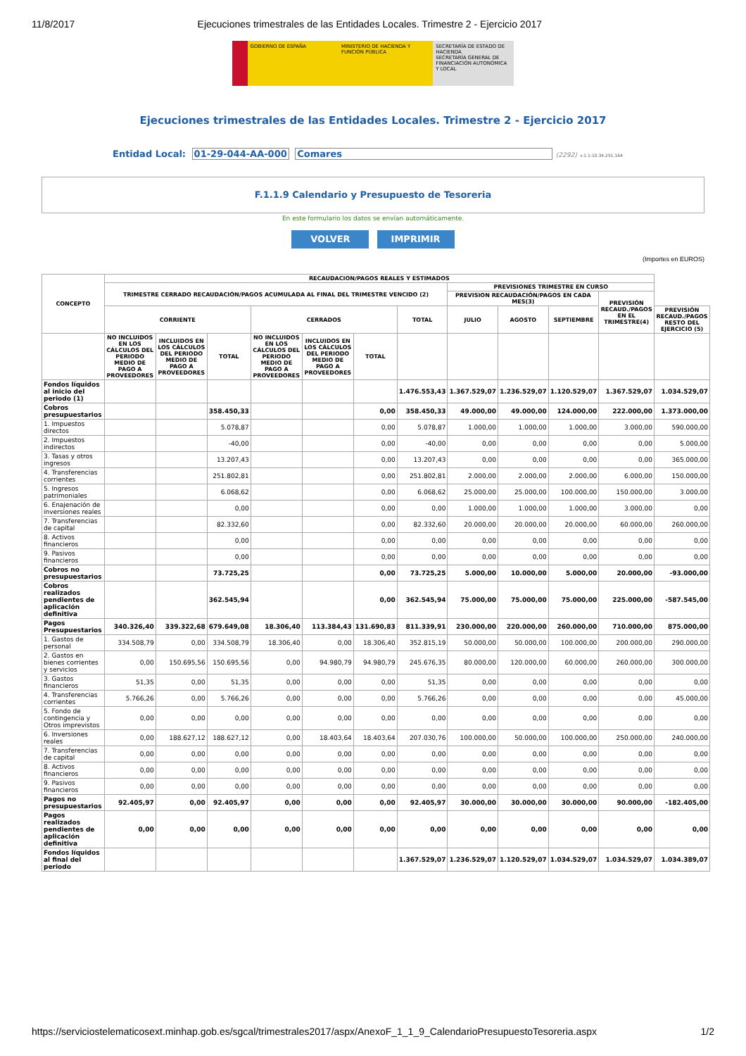11/8/2017 Ejecuciones trimestrales de las Entidades Locales. Trimestre 2 - Ejercicio 2017
GOBIERNO DE ESPAÑA MINISTERIO DE HACIENDA Y FUNCIÓN PÚBLICA
SECRETARÍA DE ESTADO DE HACIENDA
SECRETARÍA GENERAL DE FINANCIACIÓN AUTONÓMICA Y LOCAL
Ejecuciones trimestrales de las Entidades Locales. Trimestre 2 - Ejercicio 2017
Entidad Local: 01-29-044-AA-000 Comares (2292) v.1.1-10.34.251.164
F.1.1.9 Calendario y Presupuesto de Tesoreria
En este formulario los datos se envían automáticamente.
VOLVER IMPRIMIR
(Importes en EUROS)
| CONCEPTO | RECAUDACION/PAGOS REALES Y ESTIMADOS | | | | | | | | | | | |
| --- | --- | --- | --- | --- | --- | --- | --- | --- | --- | --- | --- | --- |
| | TRIMESTRE CERRADO RECAUDACIÓN/PAGOS ACUMULADA AL FINAL DEL TRIMESTRE VENCIDO (2) | | | | | | | PREVISIONES TRIMESTRE EN CURSO | | | | |
| | | | | | | | | PREVISION RECAUDACIÓN/PAGOS EN CADA MES(3) | | | PREVISIÓN RECAUD./PAGOS EN EL TRIMESTRE(4) | |
| | CORRIENTE | | | CERRADOS | | | TOTAL | JULIO | AGOSTO | SEPTIEMBRE | | PREVISIÓN RECAUD./PAGOS RESTO DEL EJERCICIO (5) |
| | NO INCLUIDOS EN LOS CÁLCULOS DEL PERIODO MEDIO DE PAGO A PROVEEDORES | INCLUIDOS EN LOS CÁLCULOS DEL PERIODO MEDIO DE PAGO A PROVEEDORES | TOTAL | NO INCLUIDOS EN LOS CÁLCULOS DEL PERIODO MEDIO DE PAGO A PROVEEDORES | INCLUIDOS EN LOS CÁLCULOS DEL PERIODO MEDIO DE PAGO A PROVEEDORES | TOTAL | | | | | | |
| Fondos líquidos al inicio del periodo (1) | | | | | | | 1.476.553,43 | 1.367.529,07 | 1.236.529,07 | 1.120.529,07 | 1.367.529,07 | 1.034.529,07 |
| Cobros presupuestarios | | | 358.450,33 | | | 0,00 | 358.450,33 | 49.000,00 | 49.000,00 | 124.000,00 | 222.000,00 | 1.373.000,00 |
| 1. Impuestos directos | | | 5.078,87 | | | 0,00 | 5.078,87 | 1.000,00 | 1.000,00 | 1.000,00 | 3.000,00 | 590.000,00 |
| 2. Impuestos indirectos | | | -40,00 | | | 0,00 | -40,00 | 0,00 | 0,00 | 0,00 | 0,00 | 5.000,00 |
| 3. Tasas y otros ingresos | | | 13.207,43 | | | 0,00 | 13.207,43 | 0,00 | 0,00 | 0,00 | 0,00 | 365.000,00 |
| 4. Transferencias corrientes | | | 251.802,81 | | | 0,00 | 251.802,81 | 2.000,00 | 2.000,00 | 2.000,00 | 6.000,00 | 150.000,00 |
| 5. Ingresos patrimoniales | | | 6.068,62 | | | 0,00 | 6.068,62 | 25.000,00 | 25.000,00 | 100.000,00 | 150.000,00 | 3.000,00 |
| 6. Enajenación de inversiones reales | | | 0,00 | | | 0,00 | 0,00 | 1.000,00 | 1.000,00 | 1.000,00 | 3.000,00 | 0,00 |
| 7. Transferencias de capital | | | 82.332,60 | | | 0,00 | 82.332,60 | 20.000,00 | 20.000,00 | 20.000,00 | 60.000,00 | 260.000,00 |
| 8. Activos financieros | | | 0,00 | | | 0,00 | 0,00 | 0,00 | 0,00 | 0,00 | 0,00 | 0,00 |
| 9. Pasivos financieros | | | 0,00 | | | 0,00 | 0,00 | 0,00 | 0,00 | 0,00 | 0,00 | 0,00 |
| Cobros no presupuestarios | | | 73.725,25 | | | 0,00 | 73.725,25 | 5.000,00 | 10.000,00 | 5.000,00 | 20.000,00 | -93.000,00 |
| Cobros realizados pendientes de aplicación definitiva | | | 362.545,94 | | | 0,00 | 362.545,94 | 75.000,00 | 75.000,00 | 75.000,00 | 225.000,00 | -587.545,00 |
| Pagos Presupuestarios | 340.326,40 | 339.322,68 | 679.649,08 | 18.306,40 | 113.384,43 | 131.690,83 | 811.339,91 | 230.000,00 | 220.000,00 | 260.000,00 | 710.000,00 | 875.000,00 |
| 1. Gastos de personal | 334.508,79 | 0,00 | 334.508,79 | 18.306,40 | 0,00 | 18.306,40 | 352.815,19 | 50.000,00 | 50.000,00 | 100.000,00 | 200.000,00 | 290.000,00 |
| 2. Gastos en bienes corrientes y servicios | 0,00 | 150.695,56 | 150.695,56 | 0,00 | 94.980,79 | 94.980,79 | 245.676,35 | 80.000,00 | 120.000,00 | 60.000,00 | 260.000,00 | 300.000,00 |
| 3. Gastos financieros | 51,35 | 0,00 | 51,35 | 0,00 | 0,00 | 0,00 | 51,35 | 0,00 | 0,00 | 0,00 | 0,00 | 0,00 |
| 4. Transferencias corrientes | 5.766,26 | 0,00 | 5.766,26 | 0,00 | 0,00 | 0,00 | 5.766,26 | 0,00 | 0,00 | 0,00 | 0,00 | 45.000,00 |
| 5. Fondo de contingencia y Otros imprevistos | 0,00 | 0,00 | 0,00 | 0,00 | 0,00 | 0,00 | 0,00 | 0,00 | 0,00 | 0,00 | 0,00 | 0,00 |
| 6. Inversiones reales | 0,00 | 188.627,12 | 188.627,12 | 0,00 | 18.403,64 | 18.403,64 | 207.030,76 | 100.000,00 | 50.000,00 | 100.000,00 | 250.000,00 | 240.000,00 |
| 7. Transferencias de capital | 0,00 | 0,00 | 0,00 | 0,00 | 0,00 | 0,00 | 0,00 | 0,00 | 0,00 | 0,00 | 0,00 | 0,00 |
| 8. Activos financieros | 0,00 | 0,00 | 0,00 | 0,00 | 0,00 | 0,00 | 0,00 | 0,00 | 0,00 | 0,00 | 0,00 | 0,00 |
| 9. Pasivos financieros | 0,00 | 0,00 | 0,00 | 0,00 | 0,00 | 0,00 | 0,00 | 0,00 | 0,00 | 0,00 | 0,00 | 0,00 |
| Pagos no presupuestarios | 92.405,97 | 0,00 | 92.405,97 | 0,00 | 0,00 | 0,00 | 92.405,97 | 30.000,00 | 30.000,00 | 30.000,00 | 90.000,00 | -182.405,00 |
| Pagos realizados pendientes de aplicación definitiva | 0,00 | 0,00 | 0,00 | 0,00 | 0,00 | 0,00 | 0,00 | 0,00 | 0,00 | 0,00 | 0,00 | 0,00 |
| Fondos líquidos al final del periodo | | | | | | | 1.367.529,07 | 1.236.529,07 | 1.120.529,07 | 1.034.529,07 | 1.034.529,07 | 1.034.389,07 |
https://serviciostelematicosext.minhap.gob.es/sgcal/trimestrales2017/aspx/AnexoF_1_1_9_CalendarioPresupuestoTesoreria.aspx 1/2